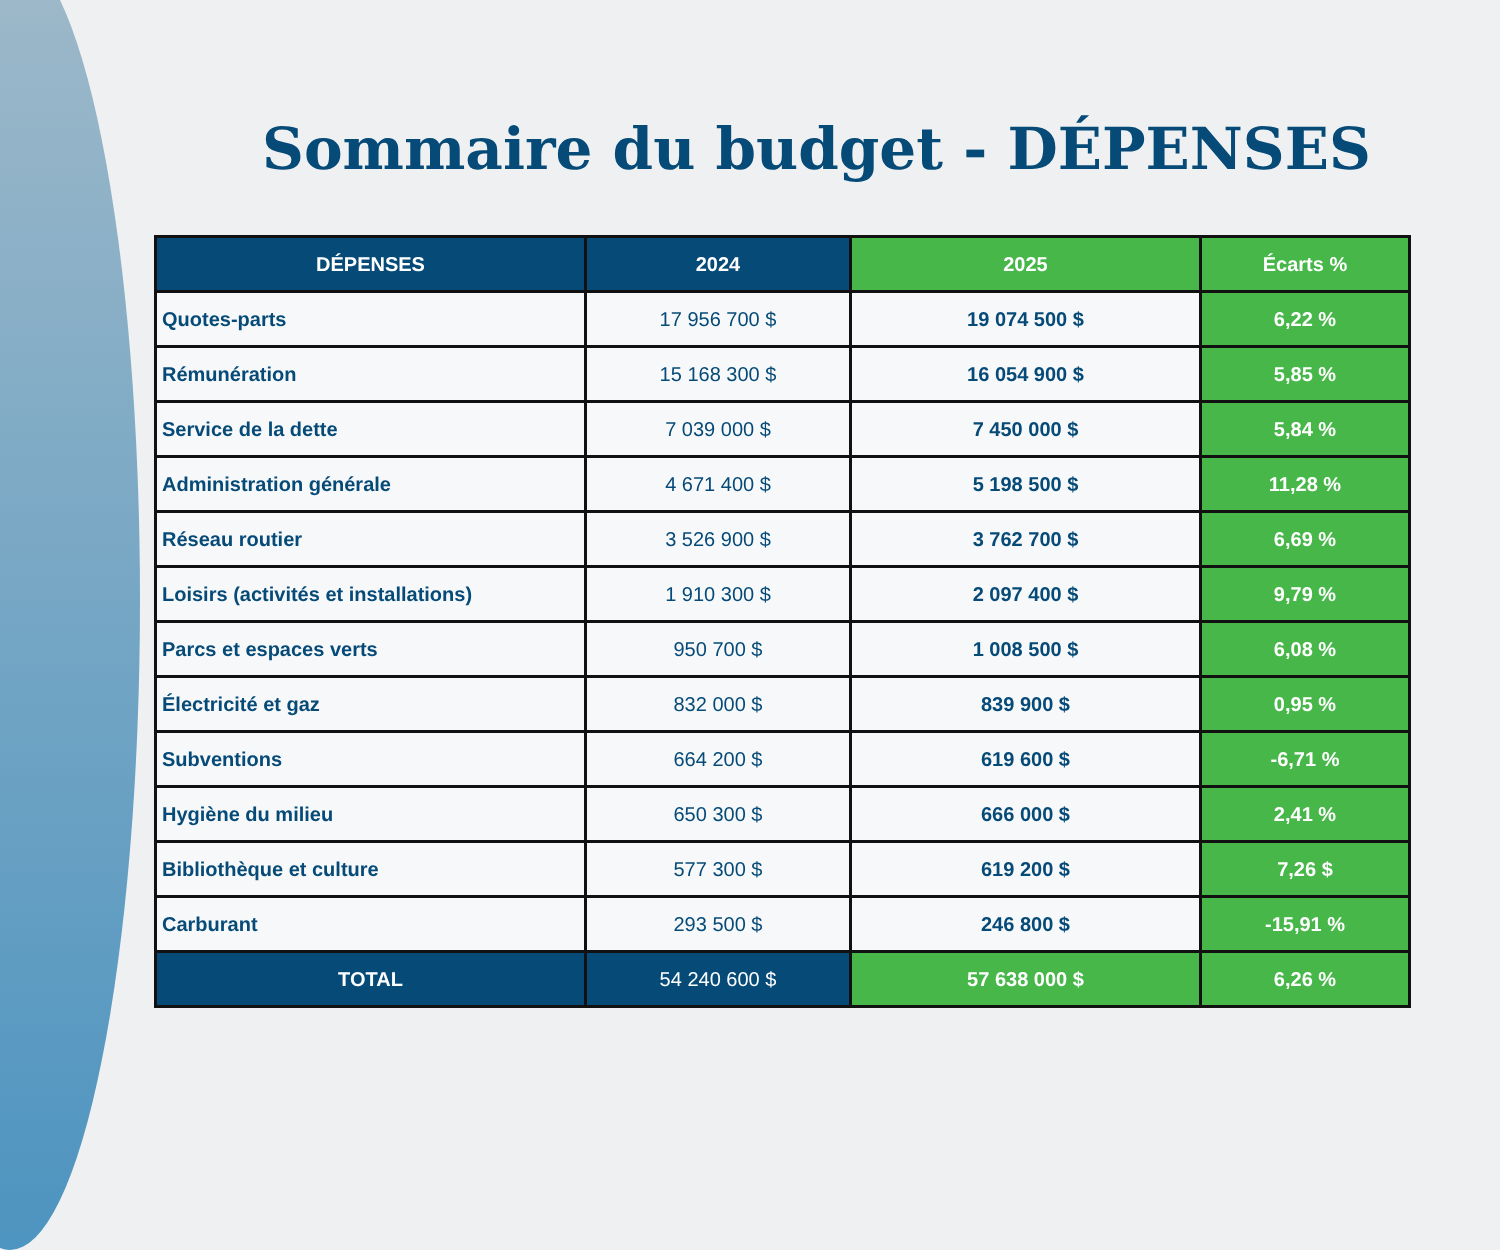Sommaire du budget - DÉPENSES
| DÉPENSES | 2024 | 2025 | Écarts % |
| --- | --- | --- | --- |
| Quotes-parts | 17 956 700 $ | 19 074 500 $ | 6,22 % |
| Rémunération | 15 168 300 $ | 16 054 900 $ | 5,85 % |
| Service de la dette | 7 039 000 $ | 7 450 000 $ | 5,84 % |
| Administration générale | 4 671 400 $ | 5 198 500 $ | 11,28 % |
| Réseau routier | 3 526 900 $ | 3 762 700 $ | 6,69 % |
| Loisirs (activités et installations) | 1 910 300 $ | 2 097 400 $ | 9,79 % |
| Parcs et espaces verts | 950 700 $ | 1 008 500 $ | 6,08 % |
| Électricité et gaz | 832 000 $ | 839 900 $ | 0,95 % |
| Subventions | 664 200 $ | 619 600 $ | -6,71 % |
| Hygiène du milieu | 650 300 $ | 666 000 $ | 2,41 % |
| Bibliothèque et culture | 577 300 $ | 619 200 $ | 7,26 $ |
| Carburant | 293 500 $ | 246 800 $ | -15,91 % |
| TOTAL | 54 240 600 $ | 57 638 000 $ | 6,26 % |